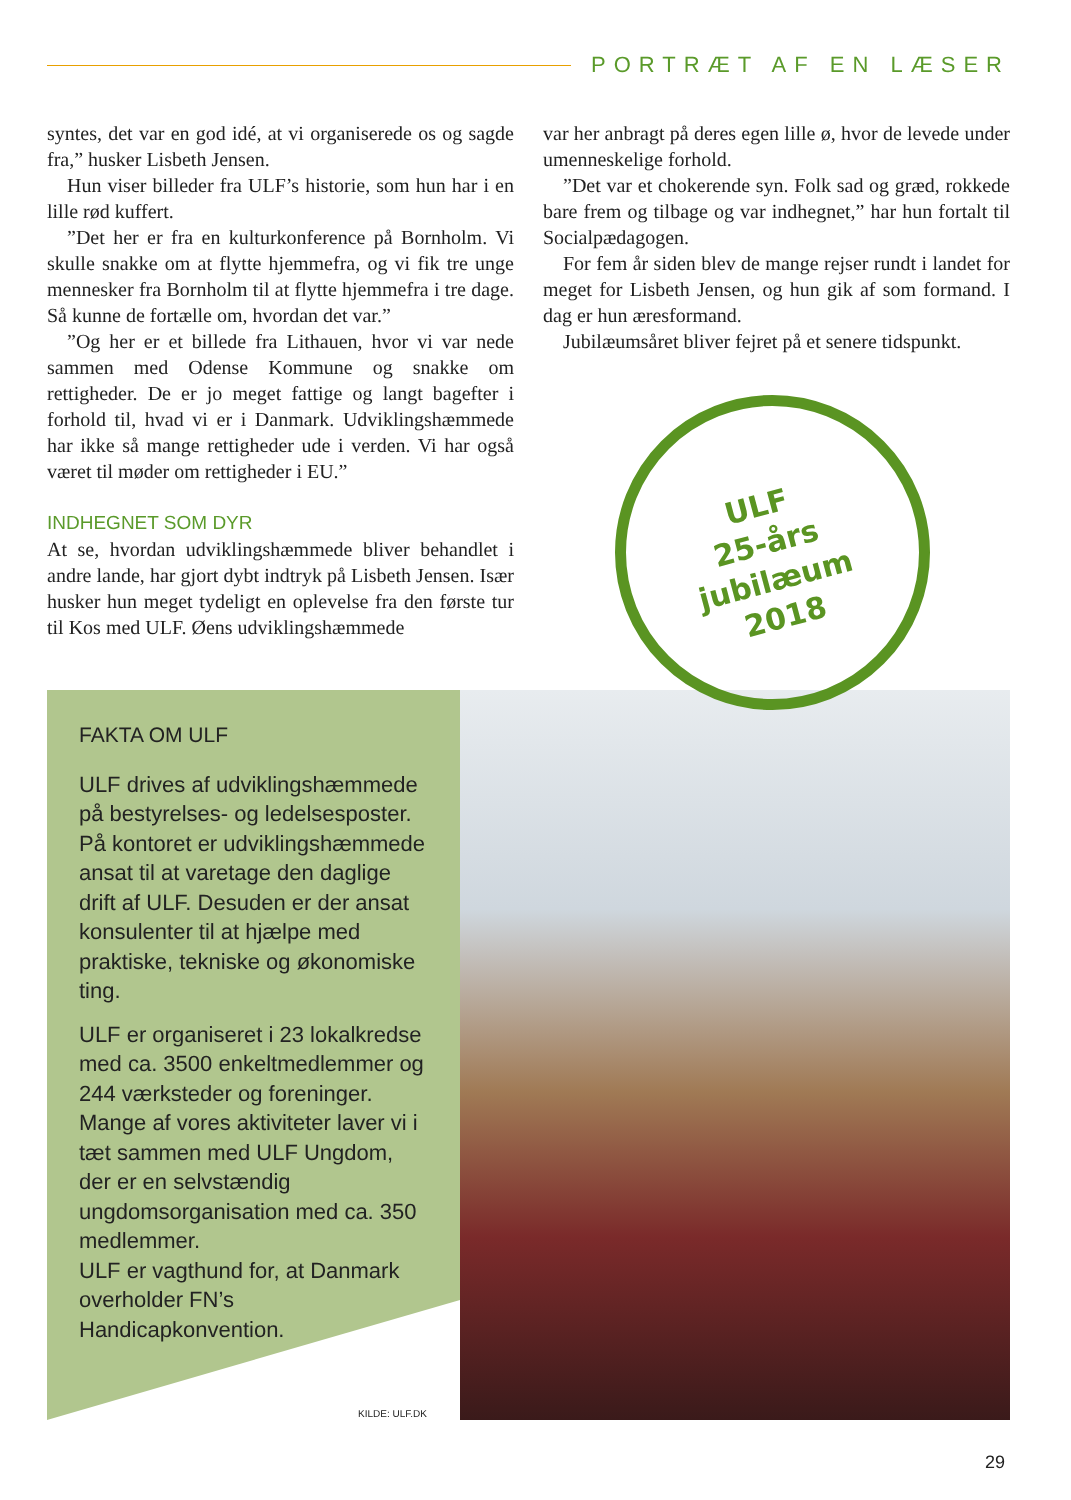PORTRÆT AF EN LÆSER
syntes, det var en god idé, at vi organiserede os og sagde fra,” husker Lisbeth Jensen.
Hun viser billeder fra ULF’s historie, som hun har i en lille rød kuffert.
”Det her er fra en kulturkonference på Bornholm. Vi skulle snakke om at flytte hjemmefra, og vi fik tre unge mennesker fra Bornholm til at flytte hjemmefra i tre dage. Så kunne de fortælle om, hvordan det var.”
”Og her er et billede fra Lithauen, hvor vi var nede sammen med Odense Kommune og snakke om rettigheder. De er jo meget fattige og langt bagefter i forhold til, hvad vi er i Danmark. Udviklingshæmmede har ikke så mange rettigheder ude i verden. Vi har også været til møder om rettigheder i EU.”
INDHEGNET SOM DYR
At se, hvordan udviklingshæmmede bliver behandlet i andre lande, har gjort dybt indtryk på Lisbeth Jensen. Især husker hun meget tydeligt en oplevelse fra den første tur til Kos med ULF. Øens udviklingshæmmede
var her anbragt på deres egen lille ø, hvor de levede under umenneskelige forhold.
”Det var et chokerende syn. Folk sad og græd, rokkede bare frem og tilbage og var indhegnet,” har hun fortalt til Socialpædagogen.
For fem år siden blev de mange rejser rundt i landet for meget for Lisbeth Jensen, og hun gik af som formand. I dag er hun æresformand.
Jubilæumsåret bliver fejret på et senere tidspunkt.
FAKTA OM ULF
ULF drives af udviklingshæmmede på bestyrelses- og ledelsesposter. På kontoret er udviklingshæmmede ansat til at varetage den daglige drift af ULF. Desuden er der ansat konsulenter til at hjælpe med praktiske, tekniske og økonomiske ting.
ULF er organiseret i 23 lokalkredse med ca. 3500 enkeltmedlemmer og 244 værksteder og foreninger. Mange af vores aktiviteter laver vi i tæt sammen med ULF Ungdom, der er en selvstændig ungdomsorganisation med ca. 350 medlemmer.
ULF er vagthund for, at Danmark overholder FN’s Handicapkonvention.
KILDE: ULF.DK
ULF
25-års
jubilæum
2018
29